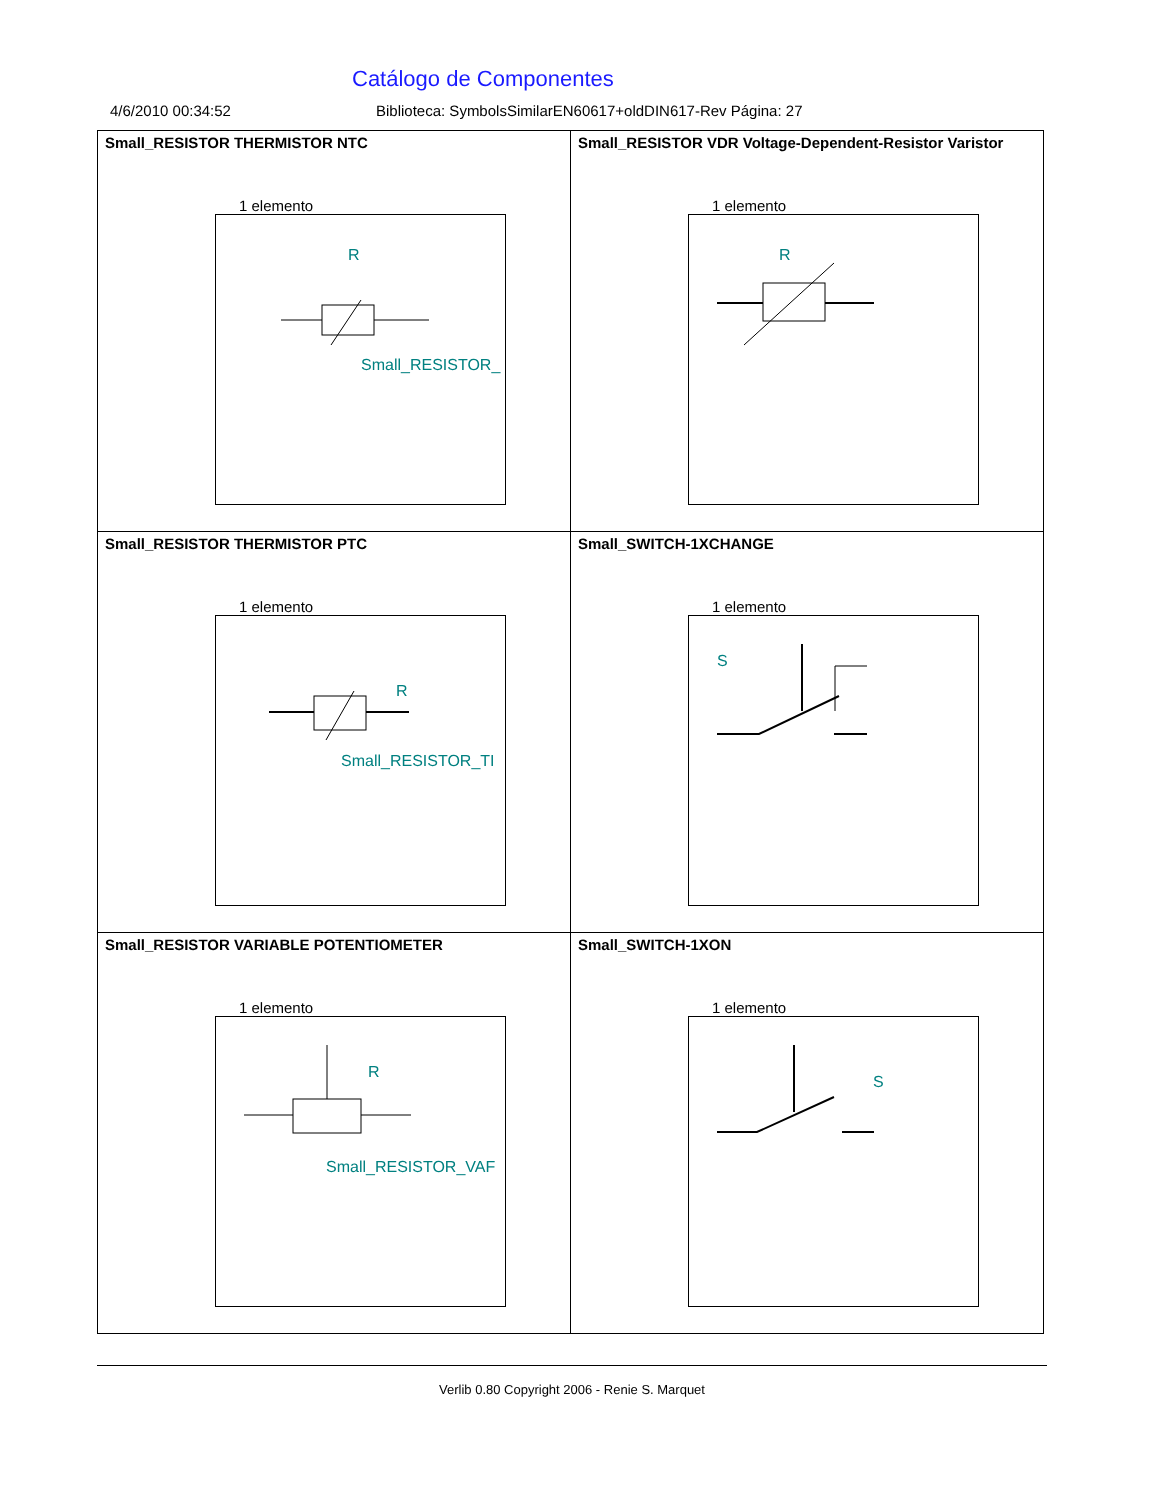Catálogo de Componentes
4/6/2010 00:34:52 Biblioteca: SymbolsSimilarEN60617+oldDIN617-Rev Página: 27
| Small_RESISTOR THERMISTOR NTC 1 elemento R Small_RESISTOR_ | Small_RESISTOR VDR Voltage-Dependent-Resistor Varistor 1 elemento R |
| Small_RESISTOR THERMISTOR PTC 1 elemento R Small_RESISTOR_TI | Small_SWITCH-1XCHANGE 1 elemento S |
| Small_RESISTOR VARIABLE POTENTIOMETER 1 elemento R Small_RESISTOR_VAF | Small_SWITCH-1XON 1 elemento S |
Verlib 0.80 Copyright 2006 - Renie S. Marquet